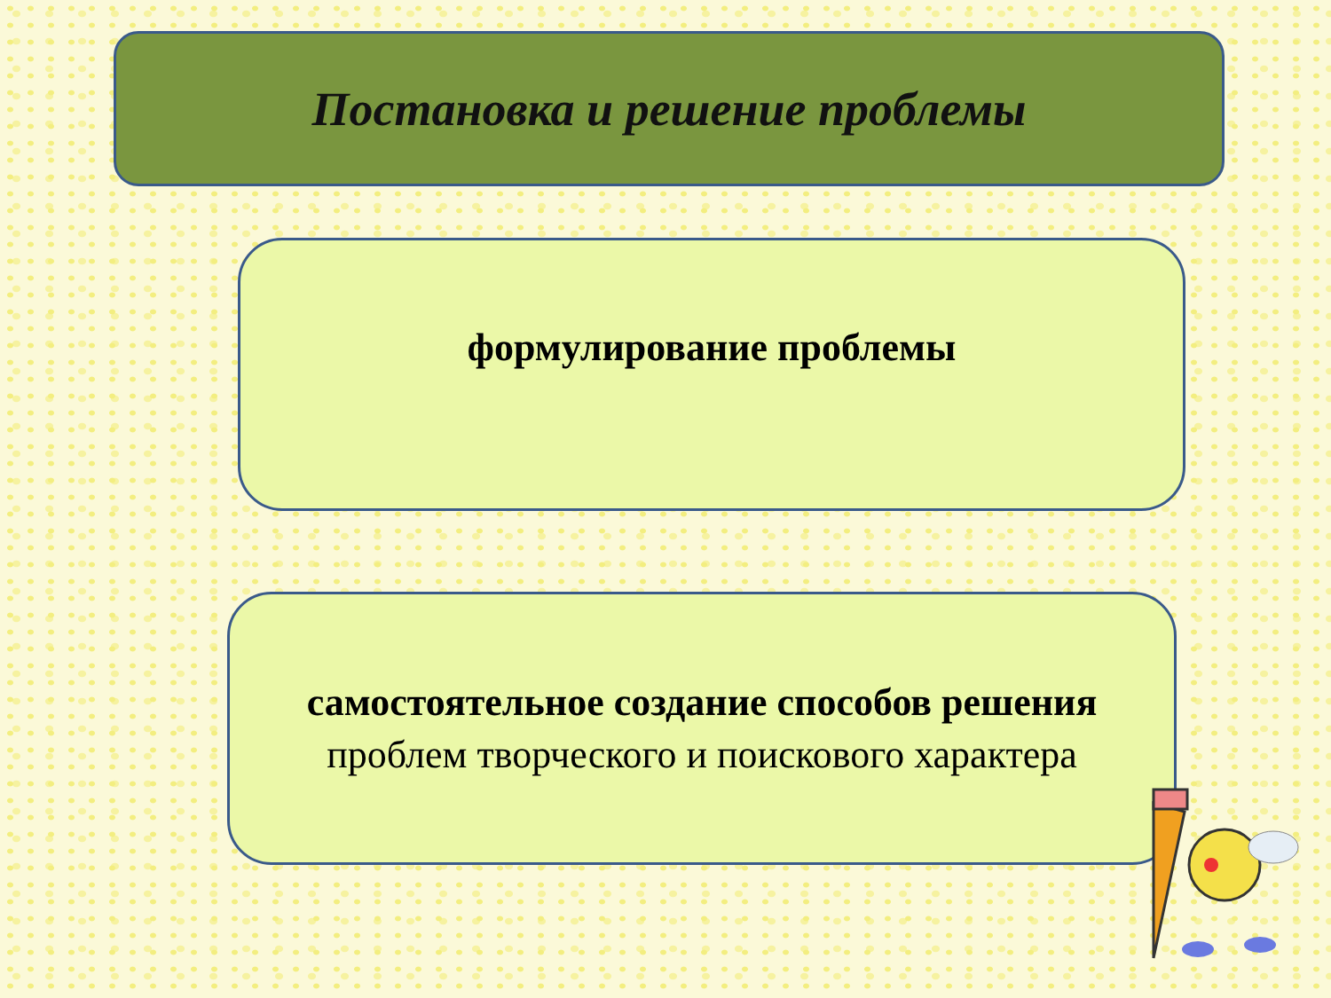Постановка и решение проблемы
формулирование проблемы
самостоятельное создание способов решения проблем творческого и поискового характера